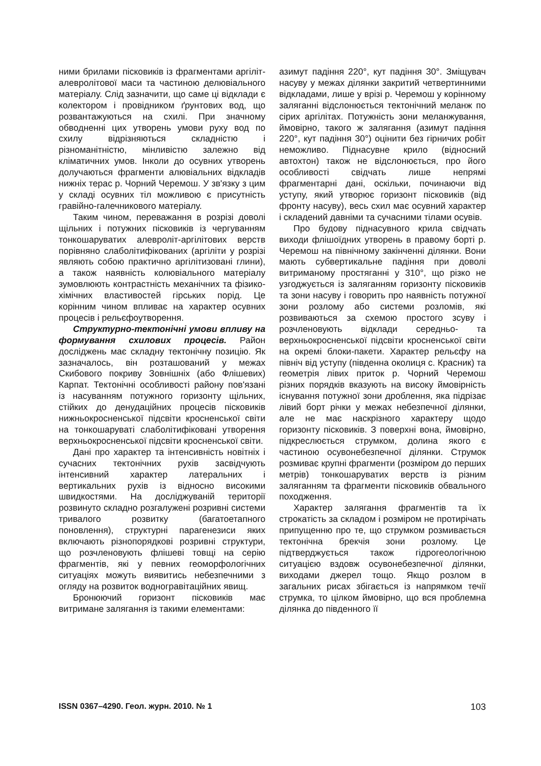ними брилами пісковиків із фрагментами аргіліт-алевролітової маси та частиною делювіального матеріалу. Слід зазначити, що саме ці відклади є колектором і провідником ґрунтових вод, що розвантажуються на схилі. При значному обводненні цих утворень умови руху вод по схилу відрізняються складністю і різноманітністю, мінливістю залежно від кліматичних умов. Інколи до осувних утворень долучаються фрагменти алювіальних відкладів нижніх терас р. Чорний Черемош. У зв'язку з цим у складі осувних тіл можливою є присутність гравійно-галечникового матеріалу.
Таким чином, переважання в розрізі доволі щільних і потужних пісковиків із чергуванням тонкошаруватих алевроліт-аргілітових верств порівняно слаболітифікованих (аргіліти у розрізі являють собою практично аргілітизовані глини), а також наявність колювіального матеріалу зумовлюють контрастність механічних та фізико-хімічних властивостей гірських порід. Це корінним чином впливає на характер осувних процесів і рельєфоутворення.
Структурно-тектонічні умови впливу на формування схилових процесів. Район досліджень має складну тектонічну позицію. Як зазначалось, він розташований у межах Скибового покриву Зовнішніх (або Флішевих) Карпат. Тектонічні особливості району пов'язані із насуванням потужного горизонту щільних, стійких до денудаційних процесів пісковиків нижньокросненської підсвіти кросненської світи на тонкошаруваті слаболітифіковані утворення верхньокросненської підсвіти кросненської світи.
Дані про характер та інтенсивність новітніх і сучасних тектонічних рухів засвідчують інтенсивний характер латеральних і вертикальних рухів із відносно високими швидкостями. На досліджуваній території розвинуто складно розгалужені розривні системи тривалого розвитку (багатоетапного поновлення), структурні парагенезиси яких включають різнопорядкові розривні структури, що розчленовують флішеві товщі на серію фрагментів, які у певних геоморфологічних ситуаціях можуть виявитись небезпечними з огляду на розвиток водногравітаційних явищ.
Бронюючий горизонт пісковиків має витримане залягання із такими елементами:
азимут падіння 220°, кут падіння 30°. Зміщувач насуву у межах ділянки закритий четвертинними відкладами, лише у врізі р. Черемош у корінному заляганні відслонюється тектонічний меланж по сірих аргілітах. Потужність зони меланжування, ймовірно, такого ж залягання (азимут падіння 220°, кут падіння 30°) оцінити без гірничих робіт неможливо. Піднасувне крило (відносний автохтон) також не відслонюється, про його особливості свідчать лише непрямі фрагментарні дані, оскільки, починаючи від уступу, який утворює горизонт пісковиків (від фронту насуву), весь схил має осувний характер і складений давніми та сучасними тілами осувів.
Про будову піднасувного крила свідчать виходи флішоїдних утворень в правому борті р. Черемош на північному закінченні ділянки. Вони мають субвертикальне падіння при доволі витриманому простяганні у 310°, що різко не узгоджується із заляганням горизонту пісковиків та зони насуву і говорить про наявність потужної зони розлому або системи розломів, які розвиваються за схемою простого зсуву і розчленовують відклади середньо- та верхньокросненської підсвіти кросненської світи на окремі блоки-пакети. Характер рельєфу на північ від уступу (південна околиця с. Красник) та геометрія лівих приток р. Чорний Черемош різних порядків вказують на високу ймовірність існування потужної зони дроблення, яка підрізає лівий борт річки у межах небезпечної ділянки, але не має наскрізного характеру щодо горизонту пісковиків. З поверхні вона, ймовірно, підкреслюється струмком, долина якого є частиною осувонебезпечної ділянки. Струмок розмиває крупні фрагменти (розміром до перших метрів) тонкошаруватих верств із різним заляганням та фрагменти пісковиків обвального походження.
Характер залягання фрагментів та їх строкатість за складом і розміром не протирічать припущенню про те, що струмком розмивається тектонічна брекчія зони розлому. Це підтверджується також гідрогеологічною ситуацією вздовж осувонебезпечної ділянки, виходами джерел тощо. Якщо розлом в загальних рисах збігається із напрямком течії струмка, то цілком ймовірно, що вся проблемна ділянка до південного її
ISSN 0367–4290. Геол. журн. 2010. № 1 103